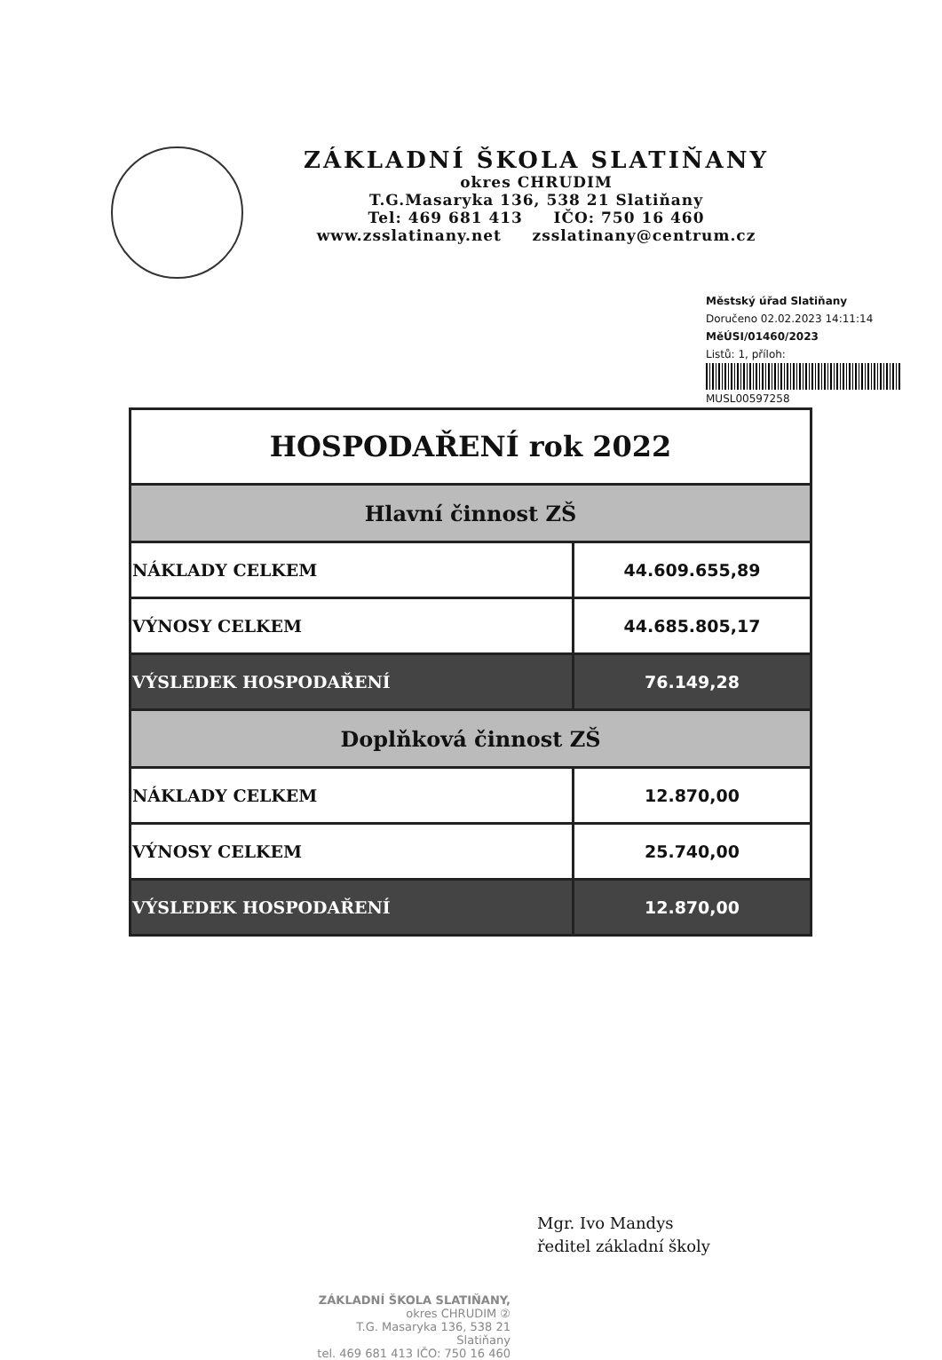ZÁKLADNÍ ŠKOLA SLATIŇANY
okres CHRUDIM
T.G.Masaryka 136, 538 21 Slatiňany
Tel: 469 681 413 IČO: 750 16 460
www.zsslatinany.net zsslatinany@centrum.cz
Městský úřad Slatiňany
Doručeno 02.02.2023 14:11:14
MěÚSI/01460/2023
Listů: 1, příloh:
MUSL00597258
| HOSPODAŘENÍ rok 2022 | |
| --- | --- |
| Hlavní činnost ZŠ | |
| NÁKLADY CELKEM | 44.609.655,89 |
| VÝNOSY CELKEM | 44.685.805,17 |
| VÝSLEDEK HOSPODAŘENÍ | 76.149,28 |
| Doplňková činnost ZŠ | |
| NÁKLADY CELKEM | 12.870,00 |
| VÝNOSY CELKEM | 25.740,00 |
| VÝSLEDEK HOSPODAŘENÍ | 12.870,00 |
Mgr. Ivo Mandys
ředitel základní školy
ZÁKLADNÍ ŠKOLA SLATIŇANY,
okres CHRUDIM ②
T.G. Masaryka 136, 538 21 Slatiňany
tel. 469 681 413 IČO: 750 16 460